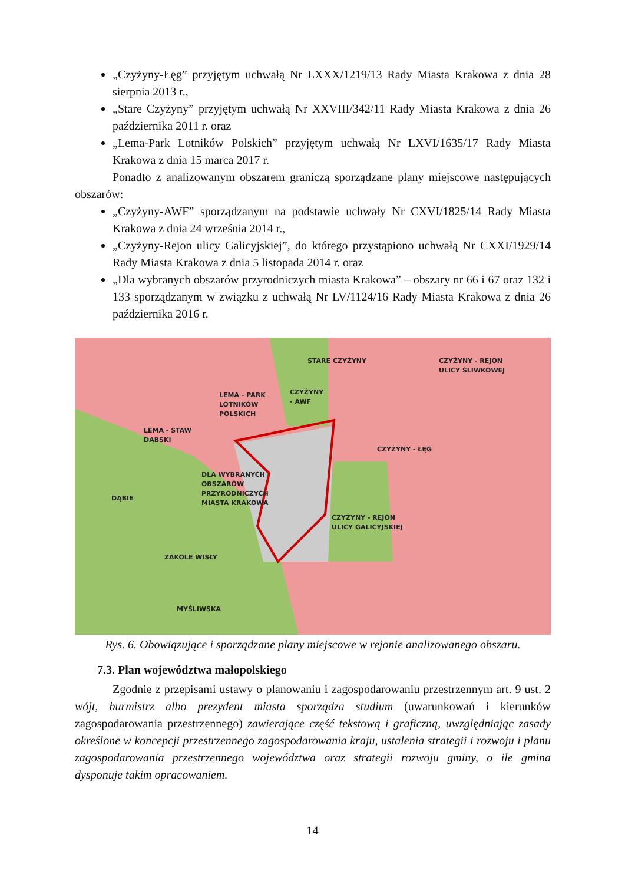„Czyżyny-Łęg” przyjętym uchwałą Nr LXXX/1219/13 Rady Miasta Krakowa z dnia 28 sierpnia 2013 r.,
„Stare Czyżyny” przyjętym uchwałą Nr XXVIII/342/11 Rady Miasta Krakowa z dnia 26 października 2011 r. oraz
„Lema-Park Lotników Polskich” przyjętym uchwałą Nr LXVI/1635/17 Rady Miasta Krakowa z dnia 15 marca 2017 r.
Ponadto z analizowanym obszarem graniczą sporządzane plany miejscowe następujących obszarów:
„Czyżyny-AWF” sporządzanym na podstawie uchwały Nr CXVI/1825/14 Rady Miasta Krakowa z dnia 24 września 2014 r.,
„Czyżyny-Rejon ulicy Galicyjskiej”, do którego przystąpiono uchwałą Nr CXXI/1929/14 Rady Miasta Krakowa z dnia 5 listopada 2014 r. oraz
„Dla wybranych obszarów przyrodniczych miasta Krakowa” – obszary nr 66 i 67 oraz 132 i 133 sporządzanym w związku z uchwałą Nr LV/1124/16 Rady Miasta Krakowa z dnia 26 października 2016 r.
STARE CZYŻYNY CZYŻYNY - REJON
ULICY ŚLIWKOWEJ
LEMA - PARK
LOTNIKÓW
POLSKICH
CZYŻYNY
- AWF
LEMA - STAW
DĄBSKI
CZYŻYNY - ŁĘG
DLA WYBRANYCH
OBSZARÓW
PRZYRODNICZYCH
MIASTA KRAKOWA DĄBIE
CZYŻYNY - REJON
ULICY GALICYJSKIEJ
ZAKOLE WISŁY
MYŚLIWSKA
Rys. 6. Obowiązujące i sporządzane plany miejscowe w rejonie analizowanego obszaru.
7.3. Plan województwa małopolskiego
Zgodnie z przepisami ustawy o planowaniu i zagospodarowaniu przestrzennym art. 9 ust. 2 wójt, burmistrz albo prezydent miasta sporządza studium (uwarunkowań i kierunków zagospodarowania przestrzennego) zawierające część tekstową i graficzną, uwzględniając zasady określone w koncepcji przestrzennego zagospodarowania kraju, ustalenia strategii i rozwoju i planu zagospodarowania przestrzennego województwa oraz strategii rozwoju gminy, o ile gmina dysponuje takim opracowaniem.
14